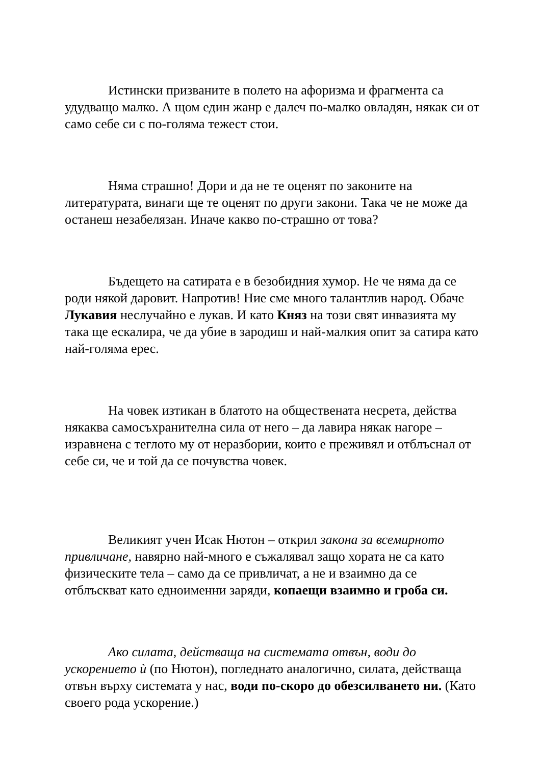Истински призваните в полето на афоризма и фрагмента са удудващо малко. А щом един жанр е далеч по-малко овладян, някак си от само себе си с по-голяма тежест стои.
Няма страшно! Дори и да не те оценят по законите на литературата, винаги ще те оценят по други закони. Така че не може да останеш незабелязан. Иначе какво по-страшно от това?
Бъдещето на сатирата е в безобидния хумор. Не че няма да се роди някой даровит. Напротив! Ние сме много талантлив народ. Обаче Лукавия неслучайно е лукав. И като Княз на този свят инвазията му така ще ескалира, че да убие в зародиш и най-малкия опит за сатира като най-голяма ерес.
На човек изтикан в блатото на обществената несрета, действа някаква самосъхранителна сила от него – да лавира някак нагоре – изравнена с теглото му от неразбории, които е преживял и отблъснал от себе си, че и той да се почувства човек.
Великият учен Исак Нютон – открил закона за всемирното привличане, навярно най-много е съжалявал защо хората не са като физическите тела – само да се привличат, а не и взаимно да се отблъскват като едноименни заряди, копаещи взаимно и гроба си.
Ако силата, действаща на системата отвън, води до ускорението ѝ (по Нютон), погледнато аналогично, силата, действаща отвън върху системата у нас, води по-скоро до обезсилването ни. (Като своего рода ускорение.)